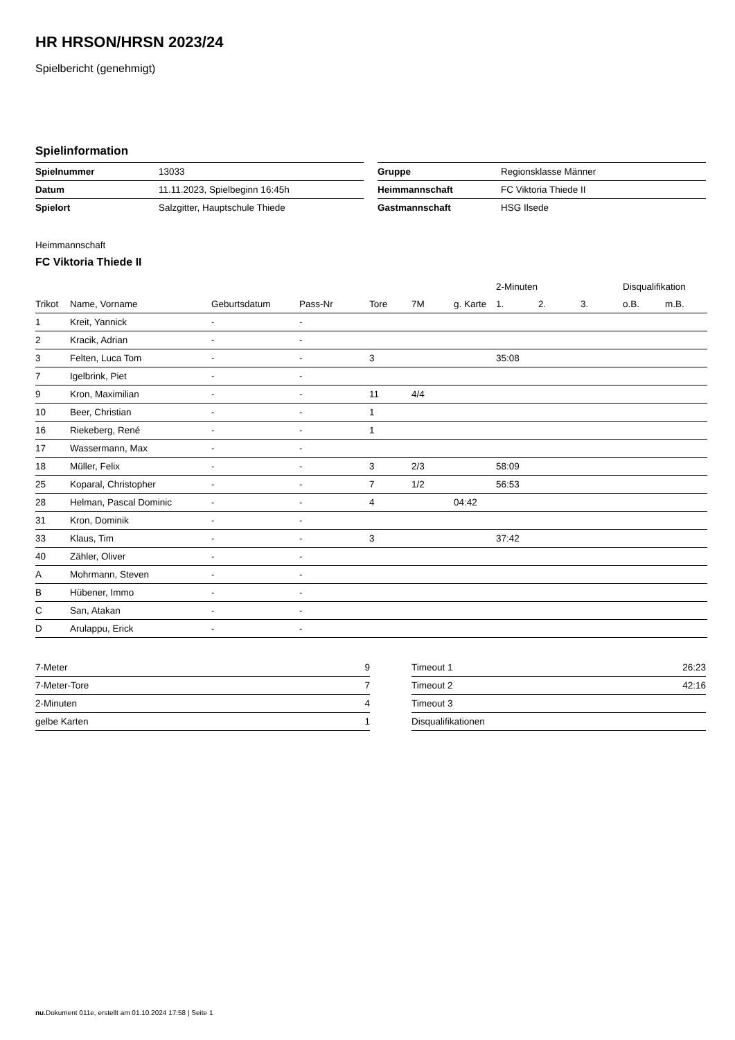HR HRSON/HRSN 2023/24
Spielbericht (genehmigt)
Spielinformation
| Spielnummer | 13033 |
| Datum | 11.11.2023, Spielbeginn 16:45h |
| Spielort | Salzgitter, Hauptschule Thiede |
| Gruppe | Regionsklasse Männer |
| Heimmannschaft | FC Viktoria Thiede II |
| Gastmannschaft | HSG Ilsede |
Heimmannschaft
FC Viktoria Thiede II
| | | | | | | | 2-Minuten | | | Disqualifikation | |
| --- | --- | --- | --- | --- | --- | --- | --- | --- | --- | --- | --- |
| Trikot | Name, Vorname | Geburtsdatum | Pass-Nr | Tore | 7M | g. Karte | 1. | 2. | 3. | o.B. | m.B. |
| 1 | Kreit, Yannick | - | - | | | | | | | | |
| 2 | Kracik, Adrian | - | - | | | | | | | | |
| 3 | Felten, Luca Tom | - | - | 3 | | | 35:08 | | | | |
| 7 | Igelbrink, Piet | - | - | | | | | | | | |
| 9 | Kron, Maximilian | - | - | 11 | 4/4 | | | | | | |
| 10 | Beer, Christian | - | - | 1 | | | | | | | |
| 16 | Riekeberg, René | - | - | 1 | | | | | | | |
| 17 | Wassermann, Max | - | - | | | | | | | | |
| 18 | Müller, Felix | - | - | 3 | 2/3 | | 58:09 | | | | |
| 25 | Koparal, Christopher | - | - | 7 | 1/2 | | 56:53 | | | | |
| 28 | Helman, Pascal Dominic | - | - | 4 | | 04:42 | | | | | |
| 31 | Kron, Dominik | - | - | | | | | | | | |
| 33 | Klaus, Tim | - | - | 3 | | | 37:42 | | | | |
| 40 | Zähler, Oliver | - | - | | | | | | | | |
| A | Mohrmann, Steven | - | - | | | | | | | | |
| B | Hübener, Immo | - | - | | | | | | | | |
| C | San, Atakan | - | - | | | | | | | | |
| D | Arulappu, Erick | - | - | | | | | | | | |
| 7-Meter | 9 |
| 7-Meter-Tore | 7 |
| 2-Minuten | 4 |
| gelbe Karten | 1 |
| Timeout 1 | 26:23 |
| Timeout 2 | 42:16 |
| Timeout 3 | |
| Disqualifikationen | |
nu.Dokument 011e, erstellt am 01.10.2024 17:58 | Seite 1